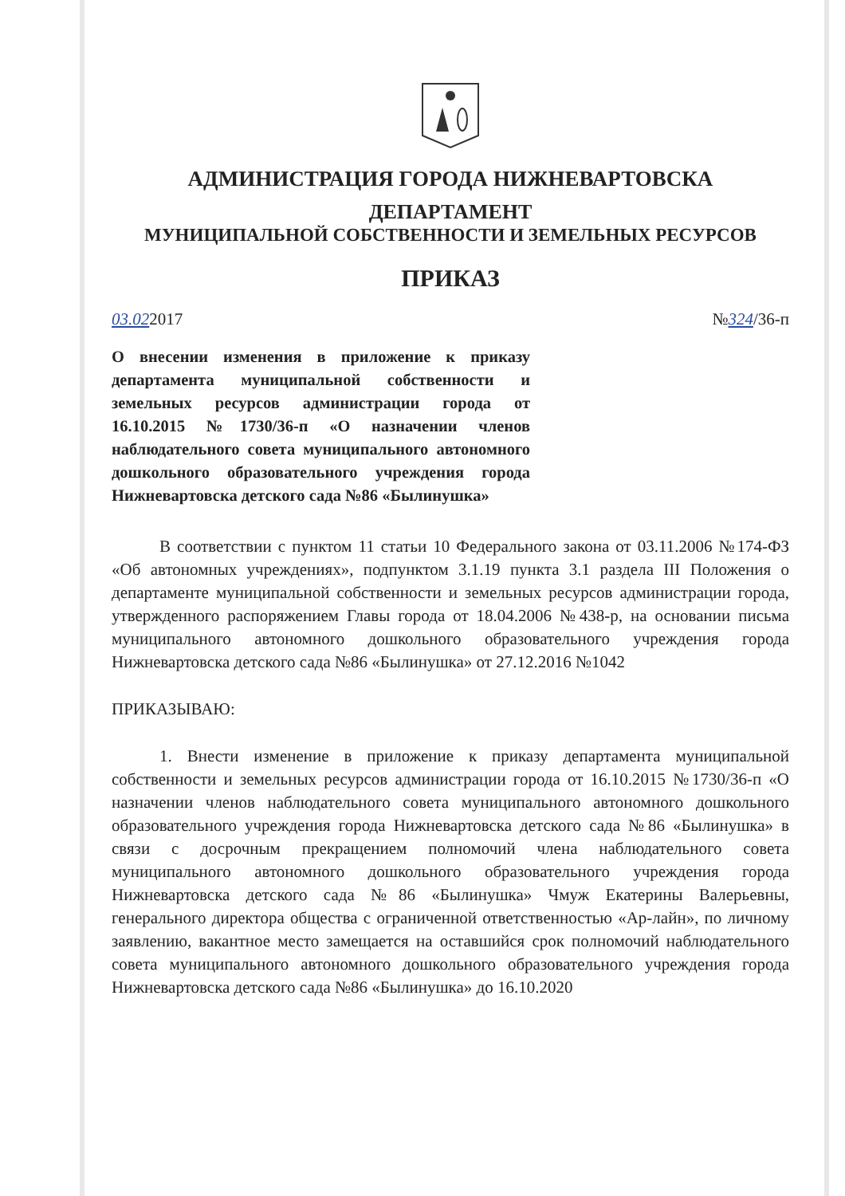АДМИНИСТРАЦИЯ ГОРОДА НИЖНЕВАРТОВСКА
ДЕПАРТАМЕНТ
МУНИЦИПАЛЬНОЙ СОБСТВЕННОСТИ И ЗЕМЕЛЬНЫХ РЕСУРСОВ
ПРИКАЗ
03.022017 №324/36-п
О внесении изменения в приложение к приказу департамента муниципальной собственности и земельных ресурсов администрации города от 16.10.2015 №1730/36-п «О назначении членов наблюдательного совета муниципального автономного дошкольного образовательного учреждения города Нижневартовска детского сада №86 «Былинушка»
В соответствии с пунктом 11 статьи 10 Федерального закона от 03.11.2006 №174-ФЗ «Об автономных учреждениях», подпунктом 3.1.19 пункта 3.1 раздела III Положения о департаменте муниципальной собственности и земельных ресурсов администрации города, утвержденного распоряжением Главы города от 18.04.2006 №438-р, на основании письма муниципального автономного дошкольного образовательного учреждения города Нижневартовска детского сада №86 «Былинушка» от 27.12.2016 №1042
ПРИКАЗЫВАЮ:
1. Внести изменение в приложение к приказу департамента муниципальной собственности и земельных ресурсов администрации города от 16.10.2015 №1730/36-п «О назначении членов наблюдательного совета муниципального автономного дошкольного образовательного учреждения города Нижневартовска детского сада №86 «Былинушка» в связи с досрочным прекращением полномочий члена наблюдательного совета муниципального автономного дошкольного образовательного учреждения города Нижневартовска детского сада №86 «Былинушка» Чмуж Екатерины Валерьевны, генерального директора общества с ограниченной ответственностью «Ар-лайн», по личному заявлению, вакантное место замещается на оставшийся срок полномочий наблюдательного совета муниципального автономного дошкольного образовательного учреждения города Нижневартовска детского сада №86 «Былинушка» до 16.10.2020